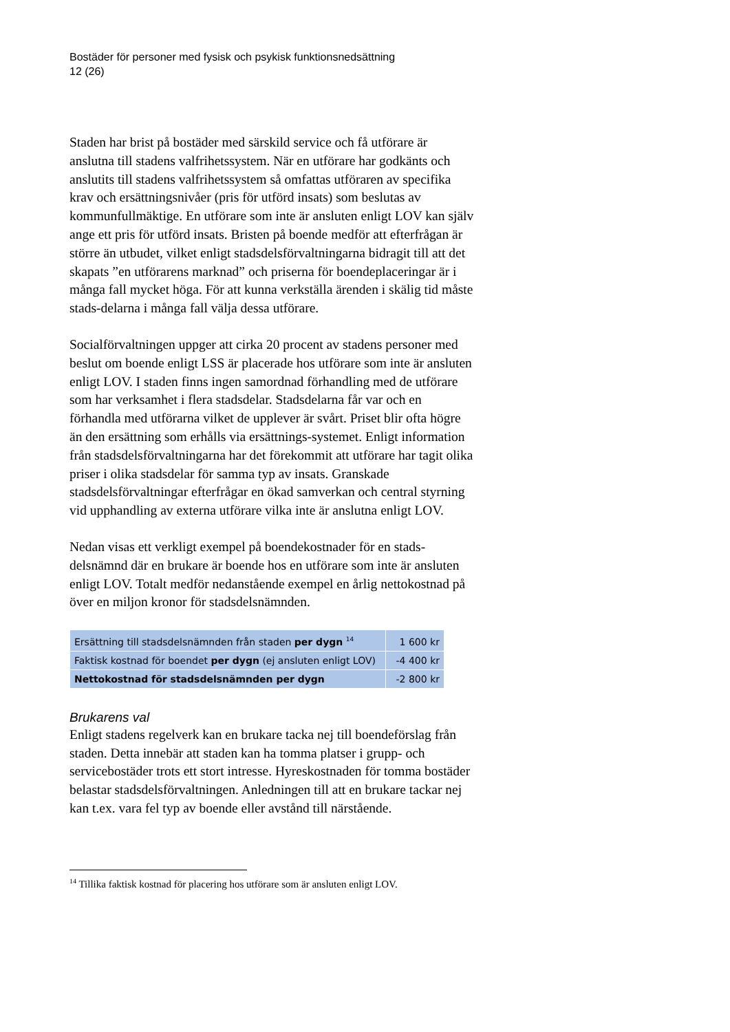Bostäder för personer med fysisk och psykisk funktionsnedsättning
12 (26)
Staden har brist på bostäder med särskild service och få utförare är anslutna till stadens valfrihetssystem. När en utförare har godkänts och anslutits till stadens valfrihetssystem så omfattas utföraren av specifika krav och ersättningsnivåer (pris för utförd insats) som beslutas av kommunfullmäktige. En utförare som inte är ansluten enligt LOV kan själv ange ett pris för utförd insats. Bristen på boende medför att efterfrågan är större än utbudet, vilket enligt stadsdelsförvaltningarna bidragit till att det skapats ”en utförarens marknad” och priserna för boendeplaceringar är i många fall mycket höga. För att kunna verkställa ärenden i skälig tid måste stads-delarna i många fall välja dessa utförare.
Socialförvaltningen uppger att cirka 20 procent av stadens personer med beslut om boende enligt LSS är placerade hos utförare som inte är ansluten enligt LOV. I staden finns ingen samordnad förhandling med de utförare som har verksamhet i flera stadsdelar. Stadsdelarna får var och en förhandla med utförarna vilket de upplever är svårt. Priset blir ofta högre än den ersättning som erhålls via ersättnings-systemet. Enligt information från stadsdelsförvaltningarna har det förekommit att utförare har tagit olika priser i olika stadsdelar för samma typ av insats. Granskade stadsdelsförvaltningar efterfrågar en ökad samverkan och central styrning vid upphandling av externa utförare vilka inte är anslutna enligt LOV.
Nedan visas ett verkligt exempel på boendekostnader för en stads-delsnämnd där en brukare är boende hos en utförare som inte är ansluten enligt LOV. Totalt medför nedanstående exempel en årlig nettokostnad på över en miljon kronor för stadsdelsnämnden.
| Ersättning till stadsdelsnämnden från staden per dygn <sup>14</sup> | 1 600 kr |
| Faktisk kostnad för boendet per dygn (ej ansluten enligt LOV) | -4 400 kr |
| Nettokostnad för stadsdelsnämnden per dygn | -2 800 kr |
Brukarens val
Enligt stadens regelverk kan en brukare tacka nej till boendeförslag från staden. Detta innebär att staden kan ha tomma platser i grupp- och servicebostäder trots ett stort intresse. Hyreskostnaden för tomma bostäder belastar stadsdelsförvaltningen. Anledningen till att en brukare tackar nej kan t.ex. vara fel typ av boende eller avstånd till närstående.
<sup>14</sup> Tillika faktisk kostnad för placering hos utförare som är ansluten enligt LOV.